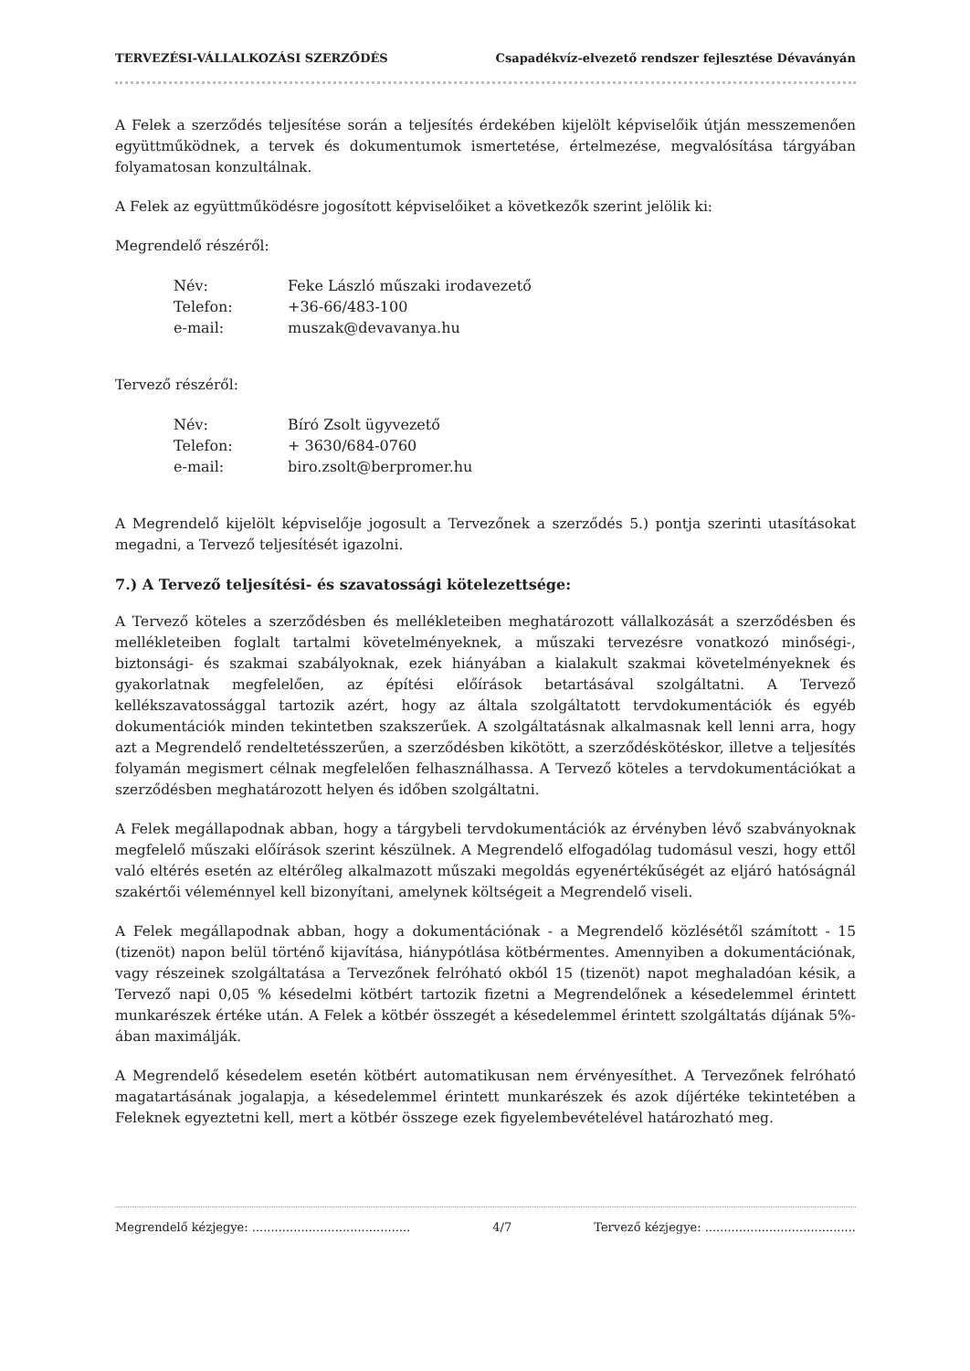TERVEZÉSI-VÁLLALKOZÁSI SZERZŐDÉS Csapadékvíz-elvezető rendszer fejlesztése Dévaványán
A Felek a szerződés teljesítése során a teljesítés érdekében kijelölt képviselőik útján messzemenően együttműködnek, a tervek és dokumentumok ismertetése, értelmezése, megvalósítása tárgyában folyamatosan konzultálnak.
A Felek az együttműködésre jogosított képviselőiket a következők szerint jelölik ki:
Megrendelő részéről:
Név: Feke László műszaki irodavezető Telefon: +36-66/483-100 e-mail: muszak@devavanya.hu
Tervező részéről:
Név: Bíró Zsolt ügyvezető Telefon: + 3630/684-0760 e-mail: biro.zsolt@berpromer.hu
A Megrendelő kijelölt képviselője jogosult a Tervezőnek a szerződés 5.) pontja szerinti utasításokat megadni, a Tervező teljesítését igazolni.
7.) A Tervező teljesítési- és szavatossági kötelezettsége:
A Tervező köteles a szerződésben és mellékleteiben meghatározott vállalkozását a szerződésben és mellékleteiben foglalt tartalmi követelményeknek, a műszaki tervezésre vonatkozó minőségi-, biztonsági- és szakmai szabályoknak, ezek hiányában a kialakult szakmai követelményeknek és gyakorlatnak megfelelően, az építési előírások betartásával szolgáltatni. A Tervező kellékszavatossággal tartozik azért, hogy az általa szolgáltatott tervdokumentációk és egyéb dokumentációk minden tekintetben szakszerűek. A szolgáltatásnak alkalmasnak kell lenni arra, hogy azt a Megrendelő rendeltetésszerűen, a szerződésben kikötött, a szerződéskötéskor, illetve a teljesítés folyamán megismert célnak megfelelően felhasználhassa. A Tervező köteles a tervdokumentációkat a szerződésben meghatározott helyen és időben szolgáltatni.
A Felek megállapodnak abban, hogy a tárgybeli tervdokumentációk az érvényben lévő szabványoknak megfelelő műszaki előírások szerint készülnek. A Megrendelő elfogadólag tudomásul veszi, hogy ettől való eltérés esetén az eltérőleg alkalmazott műszaki megoldás egyenértékűségét az eljáró hatóságnál szakértői véleménnyel kell bizonyítani, amelynek költségeit a Megrendelő viseli.
A Felek megállapodnak abban, hogy a dokumentációnak - a Megrendelő közlésétől számított - 15 (tizenöt) napon belül történő kijavítása, hiánypótlása kötbérmentes. Amennyiben a dokumentációnak, vagy részeinek szolgáltatása a Tervezőnek felróható okból 15 (tizenöt) napot meghaladóan késik, a Tervező napi 0,05 % késedelmi kötbért tartozik fizetni a Megrendelőnek a késedelemmel érintett munkarészek értéke után. A Felek a kötbér összegét a késedelemmel érintett szolgáltatás díjának 5%-ában maximálják.
A Megrendelő késedelem esetén kötbért automatikusan nem érvényesíthet. A Tervezőnek felróható magatartásának jogalapja, a késedelemmel érintett munkarészek és azok díjértéke tekintetében a Feleknek egyeztetni kell, mert a kötbér összege ezek figyelembevételével határozható meg.
Megrendelő kézjegye: .......................................... 4/7 Tervező kézjegye: ........................................